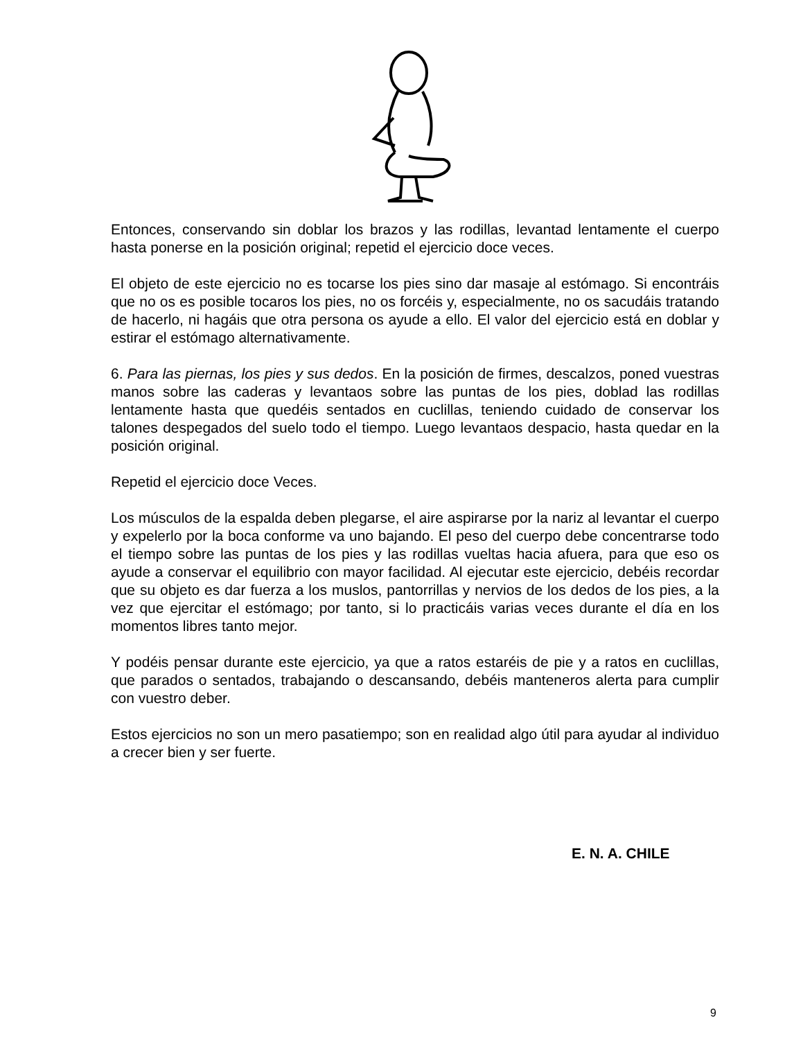Entonces, conservando sin doblar los brazos y las rodillas, levantad lentamente el cuerpo hasta ponerse en la posición original; repetid el ejercicio doce veces.
El objeto de este ejercicio no es tocarse los pies sino dar masaje al estómago. Si encontráis que no os es posible tocaros los pies, no os forcéis y, especialmente, no os sacudáis tratando de hacerlo, ni hagáis que otra persona os ayude a ello. El valor del ejercicio está en doblar y estirar el estómago alternativamente.
6. Para las piernas, los pies y sus dedos. En la posición de firmes, descalzos, poned vuestras manos sobre las caderas y levantaos sobre las puntas de los pies, doblad las rodillas lentamente hasta que quedéis sentados en cuclillas, teniendo cuidado de conservar los talones despegados del suelo todo el tiempo. Luego levantaos despacio, hasta quedar en la posición original.
Repetid el ejercicio doce Veces.
Los músculos de la espalda deben plegarse, el aire aspirarse por la nariz al levantar el cuerpo y expelerlo por la boca conforme va uno bajando. El peso del cuerpo debe concentrarse todo el tiempo sobre las puntas de los pies y las rodillas vueltas hacia afuera, para que eso os ayude a conservar el equilibrio con mayor facilidad. Al ejecutar este ejercicio, debéis recordar que su objeto es dar fuerza a los muslos, pantorrillas y nervios de los dedos de los pies, a la vez que ejercitar el estómago; por tanto, si lo practicáis varias veces durante el día en los momentos libres tanto mejor.
Y podéis pensar durante este ejercicio, ya que a ratos estaréis de pie y a ratos en cuclillas, que parados o sentados, trabajando o descansando, debéis manteneros alerta para cumplir con vuestro deber.
Estos ejercicios no son un mero pasatiempo; son en realidad algo útil para ayudar al individuo a crecer bien y ser fuerte.
E. N. A. CHILE
9